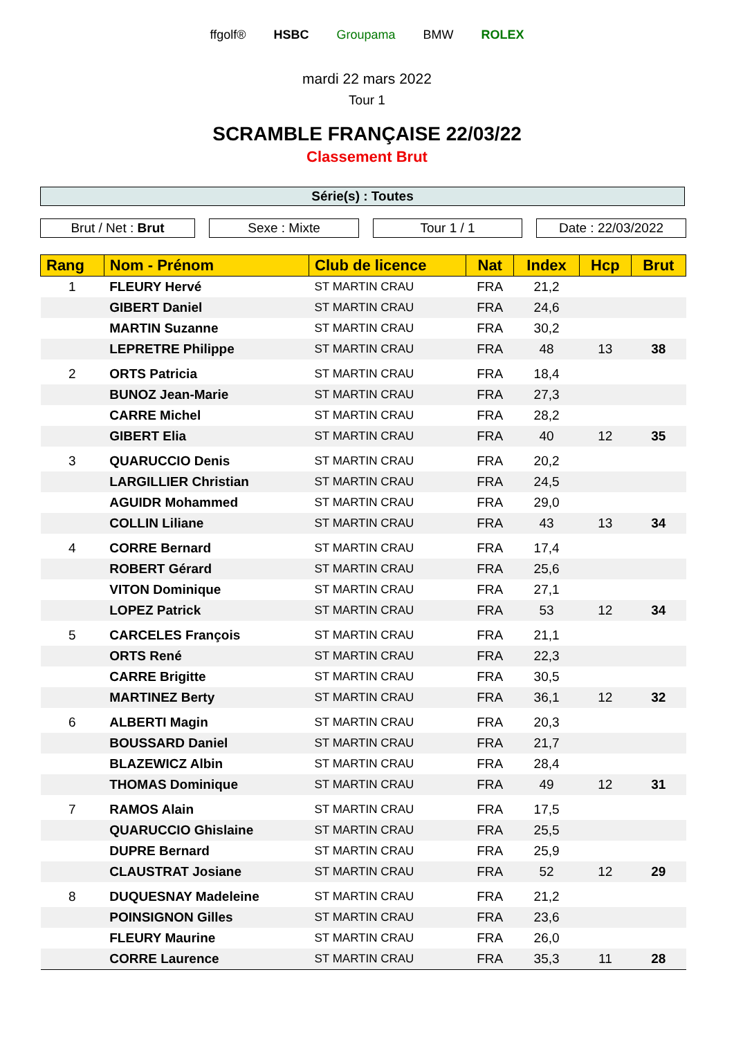ffgolf® HSBC Groupama BMW ROLEX
mardi 22 mars 2022
Tour 1
SCRAMBLE FRANÇAISE 22/03/22
Classement Brut
Série(s) : Toutes
Brut / Net : Brut Sexe : Mixte Tour 1 / 1 Date : 22/03/2022
| Rang | Nom - Prénom | Club de licence | Nat | Index | Hcp | Brut |
| --- | --- | --- | --- | --- | --- | --- |
| 1 | FLEURY Hervé | ST MARTIN CRAU | FRA | 21,2 | | |
| | GIBERT Daniel | ST MARTIN CRAU | FRA | 24,6 | | |
| | MARTIN Suzanne | ST MARTIN CRAU | FRA | 30,2 | | |
| | LEPRETRE Philippe | ST MARTIN CRAU | FRA | 48 | 13 | 38 |
| 2 | ORTS Patricia | ST MARTIN CRAU | FRA | 18,4 | | |
| | BUNOZ Jean-Marie | ST MARTIN CRAU | FRA | 27,3 | | |
| | CARRE Michel | ST MARTIN CRAU | FRA | 28,2 | | |
| | GIBERT Elia | ST MARTIN CRAU | FRA | 40 | 12 | 35 |
| 3 | QUARUCCIO Denis | ST MARTIN CRAU | FRA | 20,2 | | |
| | LARGILLIER Christian | ST MARTIN CRAU | FRA | 24,5 | | |
| | AGUIDR Mohammed | ST MARTIN CRAU | FRA | 29,0 | | |
| | COLLIN Liliane | ST MARTIN CRAU | FRA | 43 | 13 | 34 |
| 4 | CORRE Bernard | ST MARTIN CRAU | FRA | 17,4 | | |
| | ROBERT Gérard | ST MARTIN CRAU | FRA | 25,6 | | |
| | VITON Dominique | ST MARTIN CRAU | FRA | 27,1 | | |
| | LOPEZ Patrick | ST MARTIN CRAU | FRA | 53 | 12 | 34 |
| 5 | CARCELES François | ST MARTIN CRAU | FRA | 21,1 | | |
| | ORTS René | ST MARTIN CRAU | FRA | 22,3 | | |
| | CARRE Brigitte | ST MARTIN CRAU | FRA | 30,5 | | |
| | MARTINEZ Berty | ST MARTIN CRAU | FRA | 36,1 | 12 | 32 |
| 6 | ALBERTI Magin | ST MARTIN CRAU | FRA | 20,3 | | |
| | BOUSSARD Daniel | ST MARTIN CRAU | FRA | 21,7 | | |
| | BLAZEWICZ Albin | ST MARTIN CRAU | FRA | 28,4 | | |
| | THOMAS Dominique | ST MARTIN CRAU | FRA | 49 | 12 | 31 |
| 7 | RAMOS Alain | ST MARTIN CRAU | FRA | 17,5 | | |
| | QUARUCCIO Ghislaine | ST MARTIN CRAU | FRA | 25,5 | | |
| | DUPRE Bernard | ST MARTIN CRAU | FRA | 25,9 | | |
| | CLAUSTRAT Josiane | ST MARTIN CRAU | FRA | 52 | 12 | 29 |
| 8 | DUQUESNAY Madeleine | ST MARTIN CRAU | FRA | 21,2 | | |
| | POINSIGNON Gilles | ST MARTIN CRAU | FRA | 23,6 | | |
| | FLEURY Maurine | ST MARTIN CRAU | FRA | 26,0 | | |
| | CORRE Laurence | ST MARTIN CRAU | FRA | 35,3 | 11 | 28 |